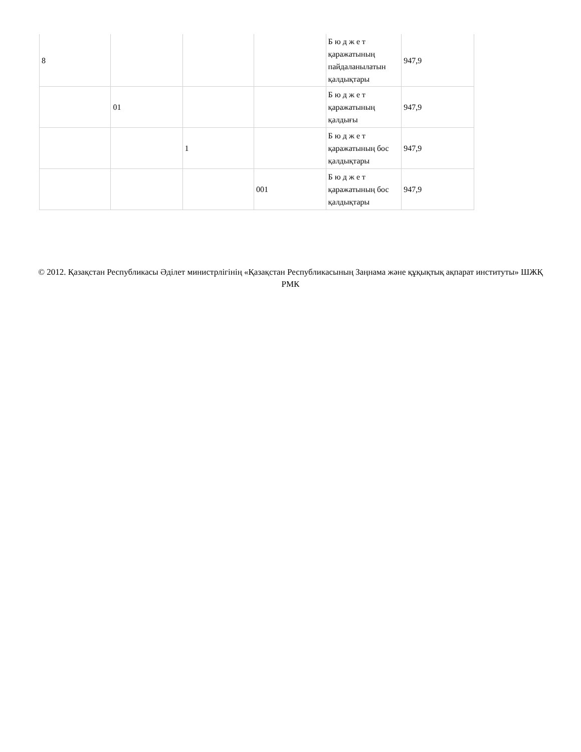| 8 | | | | Б ю д ж е т қаражатының пайдаланылатын қалдықтары | 947,9 |
| | 01 | | | Б ю д ж е т қаражатының қалдығы | 947,9 |
| | | 1 | | Б ю д ж е т қаражатының бос қалдықтары | 947,9 |
| | | | 001 | Б ю д ж е т қаражатының бос қалдықтары | 947,9 |
© 2012. Қазақстан Республикасы Әділет министрлігінің «Қазақстан Республикасының Заңнама және құқықтық ақпарат институты» ШЖҚ РМК